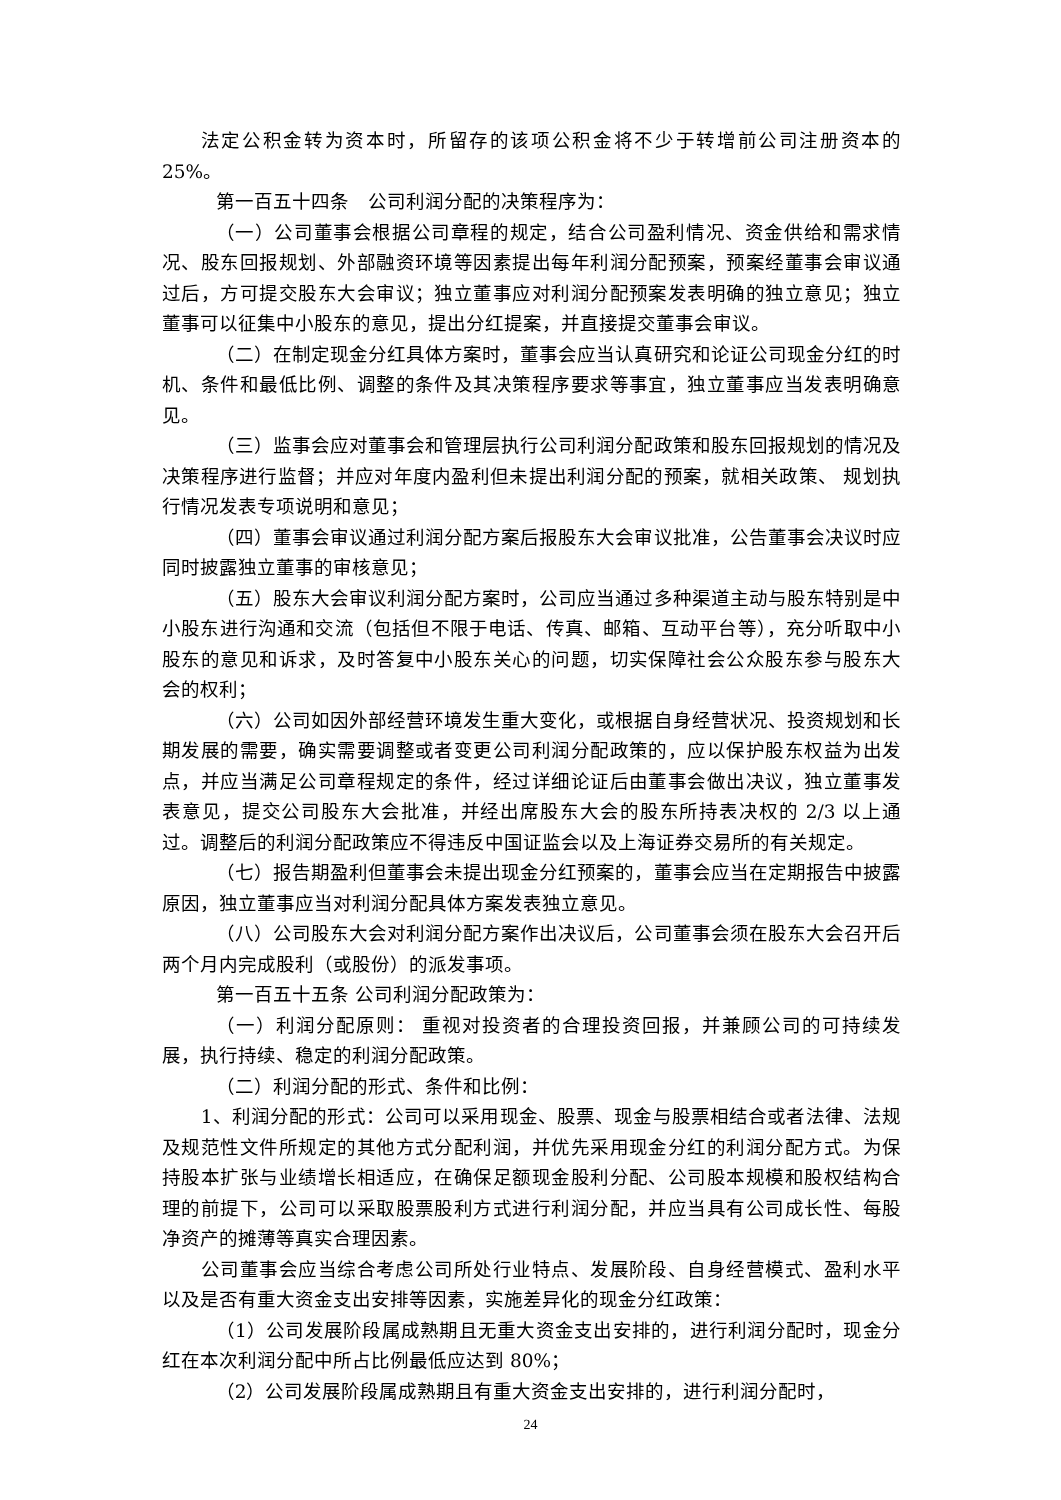法定公积金转为资本时，所留存的该项公积金将不少于转增前公司注册资本的 25%。
第一百五十四条　公司利润分配的决策程序为：
（一）公司董事会根据公司章程的规定，结合公司盈利情况、资金供给和需求情况、股东回报规划、外部融资环境等因素提出每年利润分配预案，预案经董事会审议通过后，方可提交股东大会审议；独立董事应对利润分配预案发表明确的独立意见；独立董事可以征集中小股东的意见，提出分红提案，并直接提交董事会审议。
（二）在制定现金分红具体方案时，董事会应当认真研究和论证公司现金分红的时机、条件和最低比例、调整的条件及其决策程序要求等事宜，独立董事应当发表明确意见。
（三）监事会应对董事会和管理层执行公司利润分配政策和股东回报规划的情况及决策程序进行监督；并应对年度内盈利但未提出利润分配的预案，就相关政策、 规划执行情况发表专项说明和意见；
（四）董事会审议通过利润分配方案后报股东大会审议批准，公告董事会决议时应同时披露独立董事的审核意见；
（五）股东大会审议利润分配方案时，公司应当通过多种渠道主动与股东特别是中小股东进行沟通和交流（包括但不限于电话、传真、邮箱、互动平台等），充分听取中小股东的意见和诉求，及时答复中小股东关心的问题，切实保障社会公众股东参与股东大会的权利；
（六）公司如因外部经营环境发生重大变化，或根据自身经营状况、投资规划和长期发展的需要，确实需要调整或者变更公司利润分配政策的，应以保护股东权益为出发点，并应当满足公司章程规定的条件，经过详细论证后由董事会做出决议，独立董事发表意见，提交公司股东大会批准，并经出席股东大会的股东所持表决权的 2/3 以上通过。调整后的利润分配政策应不得违反中国证监会以及上海证券交易所的有关规定。
（七）报告期盈利但董事会未提出现金分红预案的，董事会应当在定期报告中披露原因，独立董事应当对利润分配具体方案发表独立意见。
（八）公司股东大会对利润分配方案作出决议后，公司董事会须在股东大会召开后两个月内完成股利（或股份）的派发事项。
第一百五十五条 公司利润分配政策为：
（一）利润分配原则： 重视对投资者的合理投资回报，并兼顾公司的可持续发展，执行持续、稳定的利润分配政策。
（二）利润分配的形式、条件和比例：
1、利润分配的形式：公司可以采用现金、股票、现金与股票相结合或者法律、法规及规范性文件所规定的其他方式分配利润，并优先采用现金分红的利润分配方式。为保持股本扩张与业绩增长相适应，在确保足额现金股利分配、公司股本规模和股权结构合理的前提下，公司可以采取股票股利方式进行利润分配，并应当具有公司成长性、每股净资产的摊薄等真实合理因素。
公司董事会应当综合考虑公司所处行业特点、发展阶段、自身经营模式、盈利水平以及是否有重大资金支出安排等因素，实施差异化的现金分红政策：
（1）公司发展阶段属成熟期且无重大资金支出安排的，进行利润分配时，现金分红在本次利润分配中所占比例最低应达到 80%；
（2）公司发展阶段属成熟期且有重大资金支出安排的，进行利润分配时，
24